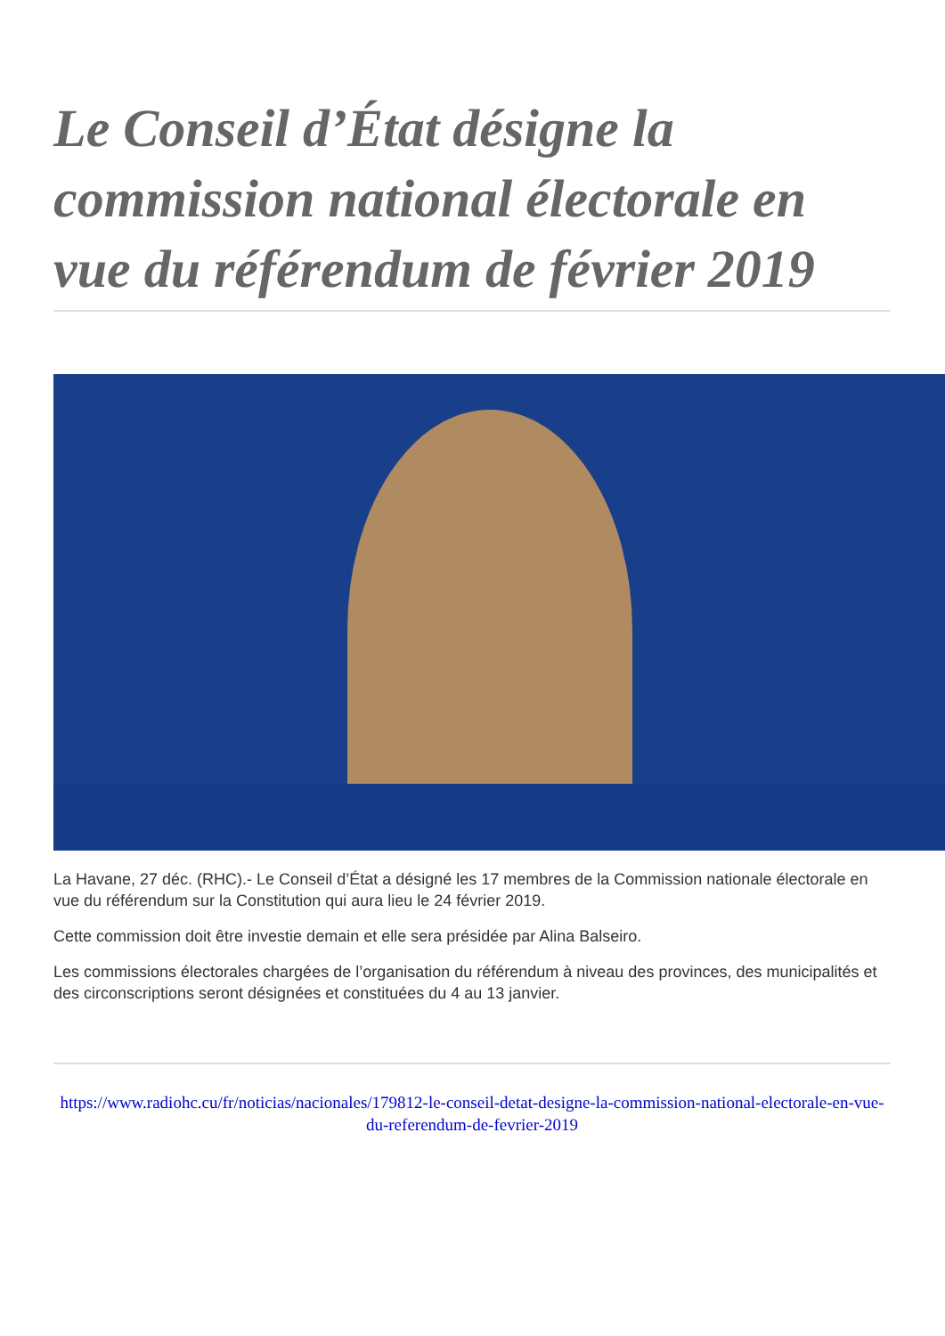Le Conseil d’État désigne la commission national électorale en vue du référendum de février 2019
La Havane, 27 déc. (RHC).- Le Conseil d’État a désigné les 17 membres de la Commission nationale électorale en vue du référendum sur la Constitution qui aura lieu le 24 février 2019.
Cette commission doit être investie demain et elle sera présidée par Alina Balseiro.
Les commissions électorales chargées de l’organisation du référendum à niveau des provinces, des municipalités et des circonscriptions seront désignées et constituées du 4 au 13 janvier.
https://www.radiohc.cu/fr/noticias/nacionales/179812-le-conseil-detat-designe-la-commission-national-electorale-en-vue-du-referendum-de-fevrier-2019